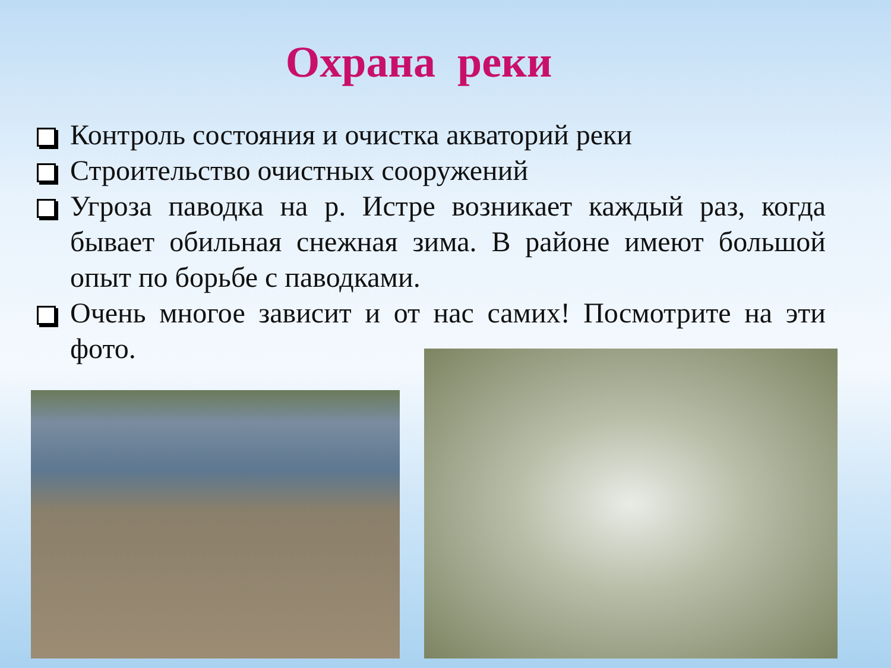Охрана реки
Контроль состояния и очистка акваторий реки
Строительство очистных сооружений
Угроза паводка на р. Истре возникает каждый раз, когда бывает обильная снежная зима. В районе имеют большой опыт по борьбе с паводками.
Очень многое зависит и от нас самих! Посмотрите на эти фото.